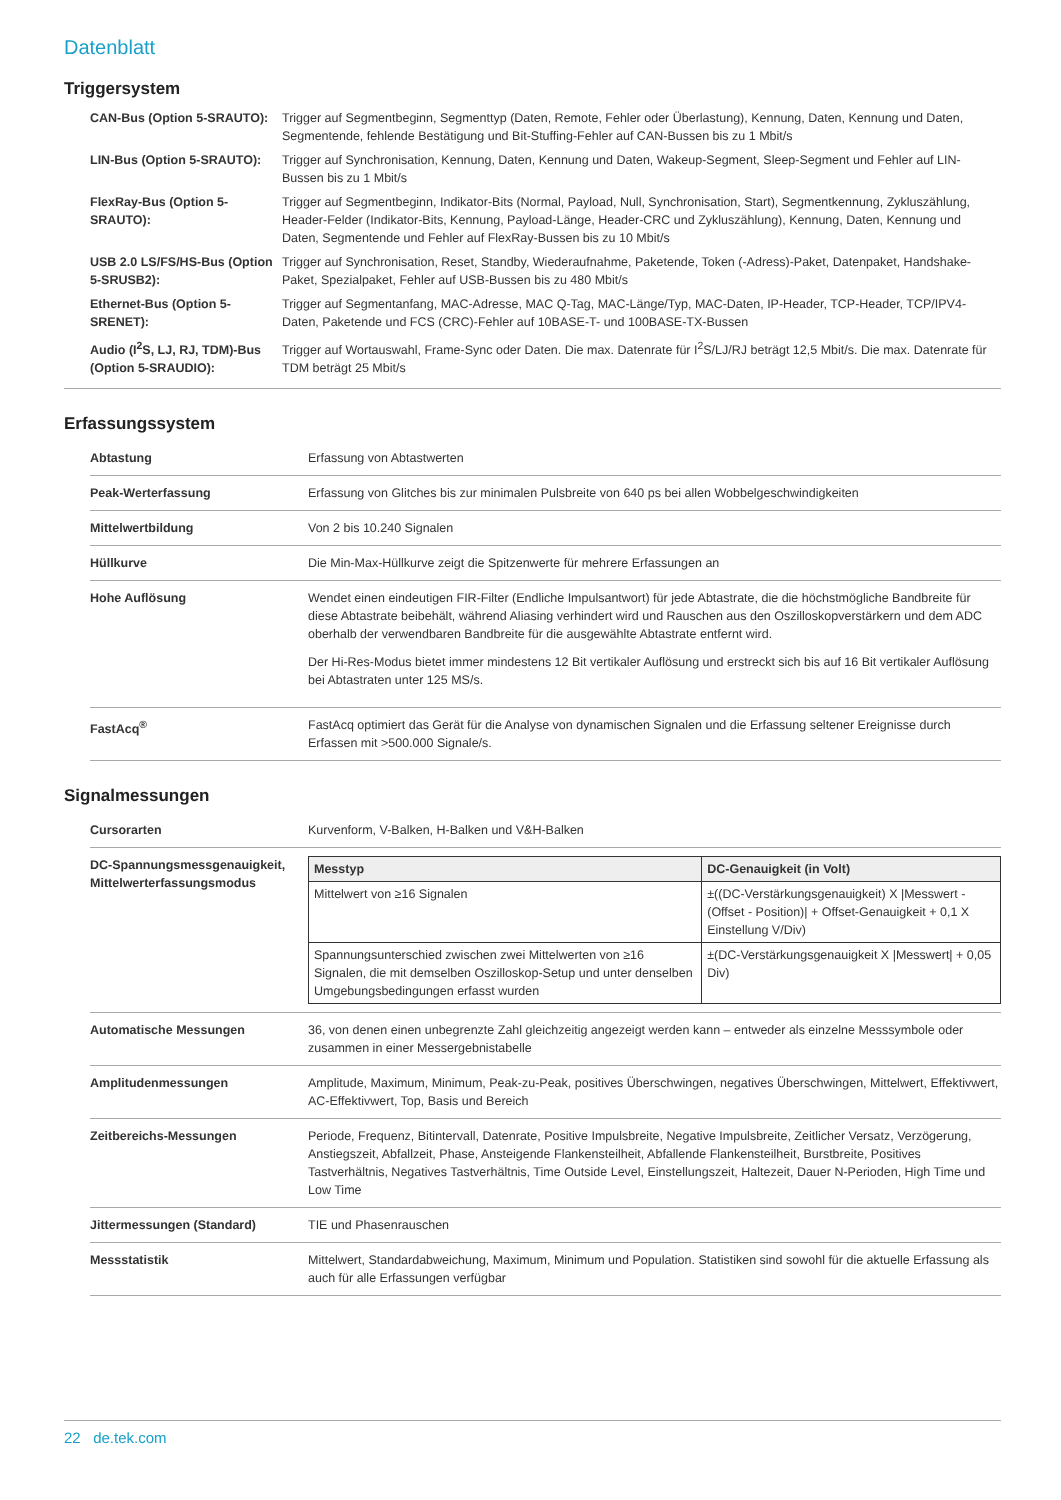Datenblatt
Triggersystem
CAN-Bus (Option 5-SRAUTO):
Trigger auf Segmentbeginn, Segmenttyp (Daten, Remote, Fehler oder Überlastung), Kennung, Daten, Kennung und Daten, Segmentende, fehlende Bestätigung und Bit-Stuffing-Fehler auf CAN-Bussen bis zu 1 Mbit/s
LIN-Bus (Option 5-SRAUTO):
Trigger auf Synchronisation, Kennung, Daten, Kennung und Daten, Wakeup-Segment, Sleep-Segment und Fehler auf LIN-Bussen bis zu 1 Mbit/s
FlexRay-Bus (Option 5-SRAUTO):
Trigger auf Segmentbeginn, Indikator-Bits (Normal, Payload, Null, Synchronisation, Start), Segmentkennung, Zykluszählung, Header-Felder (Indikator-Bits, Kennung, Payload-Länge, Header-CRC und Zykluszählung), Kennung, Daten, Kennung und Daten, Segmentende und Fehler auf FlexRay-Bussen bis zu 10 Mbit/s
USB 2.0 LS/FS/HS-Bus (Option 5-SRUSB2):
Trigger auf Synchronisation, Reset, Standby, Wiederaufnahme, Paketende, Token (-Adress)-Paket, Datenpaket, Handshake-Paket, Spezialpaket, Fehler auf USB-Bussen bis zu 480 Mbit/s
Ethernet-Bus (Option 5-SRENET):
Trigger auf Segmentanfang, MAC-Adresse, MAC Q-Tag, MAC-Länge/Typ, MAC-Daten, IP-Header, TCP-Header, TCP/IPV4-Daten, Paketende und FCS (CRC)-Fehler auf 10BASE-T- und 100BASE-TX-Bussen
Audio (I<sup>2</sup>S, LJ, RJ, TDM)-Bus (Option 5-SRAUDIO):
Trigger auf Wortauswahl, Frame-Sync oder Daten. Die max. Datenrate für I<sup>2</sup>S/LJ/RJ beträgt 12,5 Mbit/s. Die max. Datenrate für TDM beträgt 25 Mbit/s
Erfassungssystem
Abtastung Erfassung von Abtastwerten
Peak-Werterfassung Erfassung von Glitches bis zur minimalen Pulsbreite von 640 ps bei allen Wobbelgeschwindigkeiten
Mittelwertbildung Von 2 bis 10.240 Signalen
Hüllkurve Die Min-Max-Hüllkurve zeigt die Spitzenwerte für mehrere Erfassungen an
Hohe Auflösung Wendet einen eindeutigen FIR-Filter (Endliche Impulsantwort) für jede Abtastrate, die die höchstmögliche Bandbreite für diese Abtastrate beibehält, während Aliasing verhindert wird und Rauschen aus den Oszilloskopverstärkern und dem ADC oberhalb der verwendbaren Bandbreite für die ausgewählte Abtastrate entfernt wird.
Der Hi-Res-Modus bietet immer mindestens 12 Bit vertikaler Auflösung und erstreckt sich bis auf 16 Bit vertikaler Auflösung bei Abtastraten unter 125 MS/s.
FastAcq<sup>®</sup> FastAcq optimiert das Gerät für die Analyse von dynamischen Signalen und die Erfassung seltener Ereignisse durch Erfassen mit >500.000 Signale/s.
Signalmessungen
Cursorarten Kurvenform, V-Balken, H-Balken und V&H-Balken
DC-Spannungsmessgenauigkeit, Mittelwerterfassungsmodus
| Messtyp | DC-Genauigkeit (in Volt) |
| --- | --- |
| Mittelwert von ≥16 Signalen | ±((DC-Verstärkungsgenauigkeit) X /Messwert - (Offset - Position)/ + Offset-Genauigkeit + 0,1 X Einstellung V/Div) |
| Spannungsunterschied zwischen zwei Mittelwerten von ≥16 Signalen, die mit demselben Oszilloskop-Setup und unter denselben Umgebungsbedingungen erfasst wurden | ±(DC-Verstärkungsgenauigkeit X /Messwert/ + 0,05 Div) |
Automatische Messungen 36, von denen einen unbegrenzte Zahl gleichzeitig angezeigt werden kann – entweder als einzelne Messsymbole oder zusammen in einer Messergebnistabelle
Amplitudenmessungen Amplitude, Maximum, Minimum, Peak-zu-Peak, positives Überschwingen, negatives Überschwingen, Mittelwert, Effektivwert, AC-Effektivwert, Top, Basis und Bereich
Zeitbereichs-Messungen Periode, Frequenz, Bitintervall, Datenrate, Positive Impulsbreite, Negative Impulsbreite, Zeitlicher Versatz, Verzögerung, Anstiegszeit, Abfallzeit, Phase, Ansteigende Flankensteilheit, Abfallende Flankensteilheit, Burstbreite, Positives Tastverhältnis, Negatives Tastverhältnis, Time Outside Level, Einstellungszeit, Haltezeit, Dauer N-Perioden, High Time und Low Time
Jittermessungen (Standard) TIE und Phasenrauschen
Messstatistik Mittelwert, Standardabweichung, Maximum, Minimum und Population. Statistiken sind sowohl für die aktuelle Erfassung als auch für alle Erfassungen verfügbar
22 de.tek.com